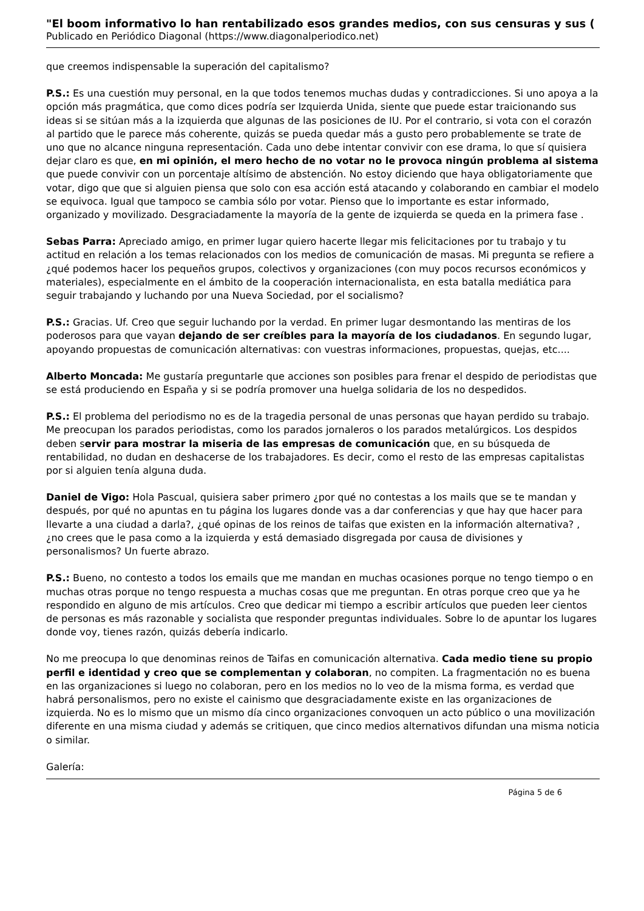"El boom informativo lo han rentabilizado esos grandes medios, con sus censuras y sus (
Publicado en Periódico Diagonal (https://www.diagonalperiodico.net)
que creemos indispensable la superación del capitalismo?
P.S.: Es una cuestión muy personal, en la que todos tenemos muchas dudas y contradicciones. Si uno apoya a la opción más pragmática, que como dices podría ser Izquierda Unida, siente que puede estar traicionando sus ideas si se sitúan más a la izquierda que algunas de las posiciones de IU. Por el contrario, si vota con el corazón al partido que le parece más coherente, quizás se pueda quedar más a gusto pero probablemente se trate de uno que no alcance ninguna representación. Cada uno debe intentar convivir con ese drama, lo que sí quisiera dejar claro es que, en mi opinión, el mero hecho de no votar no le provoca ningún problema al sistema que puede convivir con un porcentaje altísimo de abstención. No estoy diciendo que haya obligatoriamente que votar, digo que que si alguien piensa que solo con esa acción está atacando y colaborando en cambiar el modelo se equivoca. Igual que tampoco se cambia sólo por votar. Pienso que lo importante es estar informado, organizado y movilizado. Desgraciadamente la mayoría de la gente de izquierda se queda en la primera fase .
Sebas Parra: Apreciado amigo, en primer lugar quiero hacerte llegar mis felicitaciones por tu trabajo y tu actitud en relación a los temas relacionados con los medios de comunicación de masas. Mi pregunta se refiere a ¿qué podemos hacer los pequeños grupos, colectivos y organizaciones (con muy pocos recursos económicos y materiales), especialmente en el ámbito de la cooperación internacionalista, en esta batalla mediática para seguir trabajando y luchando por una Nueva Sociedad, por el socialismo?
P.S.: Gracias. Uf. Creo que seguir luchando por la verdad. En primer lugar desmontando las mentiras de los poderosos para que vayan dejando de ser creíbles para la mayoría de los ciudadanos. En segundo lugar, apoyando propuestas de comunicación alternativas: con vuestras informaciones, propuestas, quejas, etc....
Alberto Moncada: Me gustaría preguntarle que acciones son posibles para frenar el despido de periodistas que se está produciendo en España y si se podría promover una huelga solidaria de los no despedidos.
P.S.: El problema del periodismo no es de la tragedia personal de unas personas que hayan perdido su trabajo. Me preocupan los parados periodistas, como los parados jornaleros o los parados metalúrgicos. Los despidos deben servir para mostrar la miseria de las empresas de comunicación que, en su búsqueda de rentabilidad, no dudan en deshacerse de los trabajadores. Es decir, como el resto de las empresas capitalistas por si alguien tenía alguna duda.
Daniel de Vigo: Hola Pascual, quisiera saber primero ¿por qué no contestas a los mails que se te mandan y después, por qué no apuntas en tu página los lugares donde vas a dar conferencias y que hay que hacer para llevarte a una ciudad a darla?, ¿qué opinas de los reinos de taifas que existen en la información alternativa? , ¿no crees que le pasa como a la izquierda y está demasiado disgregada por causa de divisiones y personalismos? Un fuerte abrazo.
P.S.: Bueno, no contesto a todos los emails que me mandan en muchas ocasiones porque no tengo tiempo o en muchas otras porque no tengo respuesta a muchas cosas que me preguntan. En otras porque creo que ya he respondido en alguno de mis artículos. Creo que dedicar mi tiempo a escribir artículos que pueden leer cientos de personas es más razonable y socialista que responder preguntas individuales. Sobre lo de apuntar los lugares donde voy, tienes razón, quizás debería indicarlo.
No me preocupa lo que denominas reinos de Taifas en comunicación alternativa. Cada medio tiene su propio perfil e identidad y creo que se complementan y colaboran, no compiten. La fragmentación no es buena en las organizaciones si luego no colaboran, pero en los medios no lo veo de la misma forma, es verdad que habrá personalismos, pero no existe el cainismo que desgraciadamente existe en las organizaciones de izquierda. No es lo mismo que un mismo día cinco organizaciones convoquen un acto público o una movilización diferente en una misma ciudad y además se critiquen, que cinco medios alternativos difundan una misma noticia o similar.
Galería:
Página 5 de 6